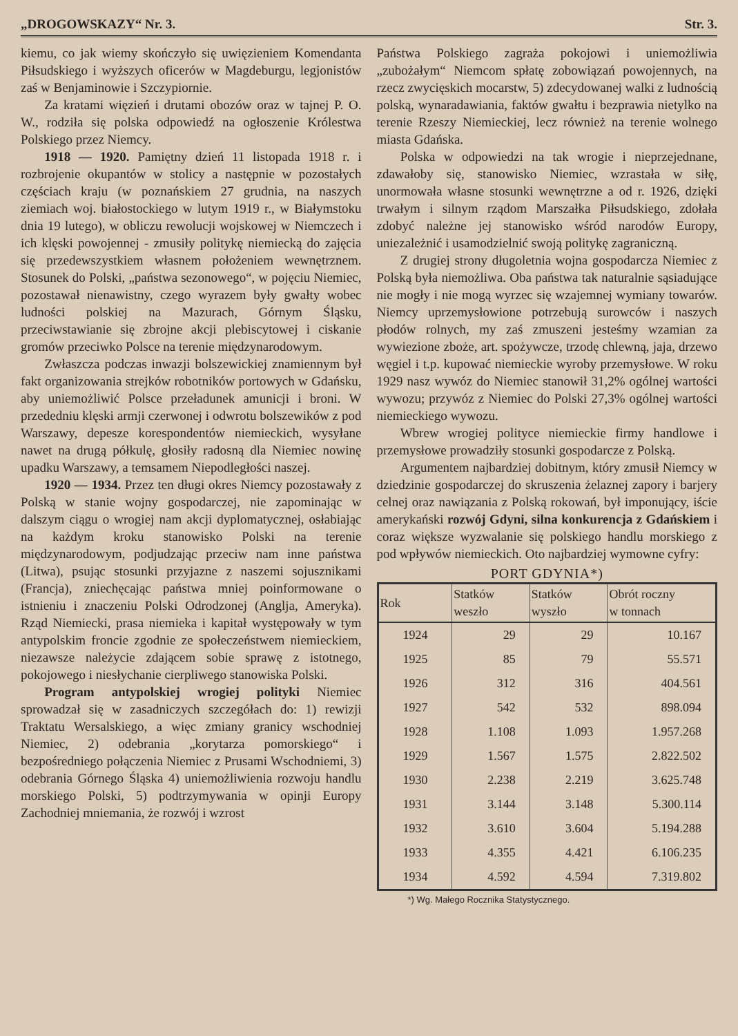„DROGOWSKAZY“ Nr. 3. Str. 3.
kiemu, co jak wiemy skończyło się uwięzieniem Komendanta Piłsudskiego i wyższych oficerów w Magdeburgu, legjonistów zaś w Benjaminowie i Szczypiornie.
Za kratami więzień i drutami obozów oraz w tajnej P. O. W., rodziła się polska odpowiedź na ogłoszenie Królestwa Polskiego przez Niemcy.
1918 — 1920. Pamiętny dzień 11 listopada 1918 r. i rozbrojenie okupantów w stolicy a następnie w pozostałych częściach kraju (w poznańskiem 27 grudnia, na naszych ziemiach woj. białostockiego w lutym 1919 r., w Białymstoku dnia 19 lutego), w obliczu rewolucji wojskowej w Niemczech i ich klęski powojennej - zmusiły politykę niemiecką do zajęcia się przedewszystkiem własnem położeniem wewnętrznem. Stosunek do Polski, „państwa sezonowego“, w pojęciu Niemiec, pozostawał nienawistny, czego wyrazem były gwałty wobec ludności polskiej na Mazurach, Górnym Śląsku, przeciwstawianie się zbrojne akcji plebiscytowej i ciskanie gromów przeciwko Polsce na terenie międzynarodowym.
Zwłaszcza podczas inwazji bolszewickiej znamiennym był fakt organizowania strejków robotników portowych w Gdańsku, aby uniemożliwić Polsce przeładunek amunicji i broni. W przededniu klęski armji czerwonej i odwrotu bolszewików z pod Warszawy, depesze korespondentów niemieckich, wysyłane nawet na drugą półkulę, głosiły radosną dla Niemiec nowinę upadku Warszawy, a temsamem Niepodległości naszej.
1920 — 1934. Przez ten długi okres Niemcy pozostawały z Polską w stanie wojny gospodarczej, nie zapominając w dalszym ciągu o wrogiej nam akcji dyplomatycznej, osłabiając na każdym kroku stanowisko Polski na terenie międzynarodowym, podjudzając przeciw nam inne państwa (Litwa), psując stosunki przyjazne z naszemi sojusznikami (Francja), zniechęcając państwa mniej poinformowane o istnieniu i znaczeniu Polski Odrodzonej (Anglja, Ameryka). Rząd Niemiecki, prasa niemieka i kapitał występowały w tym antypolskim froncie zgodnie ze społeczeństwem niemieckiem, niezawsze należycie zdającem sobie sprawę z istotnego, pokojowego i niesłychanie cierpliwego stanowiska Polski.
Program antypolskiej wrogiej polityki Niemiec sprowadzał się w zasadniczych szczegółach do: 1) rewizji Traktatu Wersalskiego, a więc zmiany granicy wschodniej Niemiec, 2) odebrania „korytarza pomorskiego“ i bezpośredniego połączenia Niemiec z Prusami Wschodniemi, 3) odebrania Górnego Śląska 4) uniemożliwienia rozwoju handlu morskiego Polski, 5) podtrzymywania w opinji Europy Zachodniej mniemania, że rozwój i wzrost
Państwa Polskiego zagraża pokojowi i uniemożliwia „zubożałym“ Niemcom spłatę zobowiązań powojennych, na rzecz zwycięskich mocarstw, 5) zdecydowanej walki z ludnością polską, wynaradawiania, faktów gwałtu i bezprawia nietylko na terenie Rzeszy Niemieckiej, lecz również na terenie wolnego miasta Gdańska.
Polska w odpowiedzi na tak wrogie i nieprzejednane, zdawałoby się, stanowisko Niemiec, wzrastała w siłę, unormowała własne stosunki wewnętrzne a od r. 1926, dzięki trwałym i silnym rządom Marszałka Piłsudskiego, zdołała zdobyć należne jej stanowisko wśród narodów Europy, uniezależnić i usamodzielnić swoją politykę zagraniczną.
Z drugiej strony długoletnia wojna gospodarcza Niemiec z Polską była niemożliwa. Oba państwa tak naturalnie sąsiadujące nie mogły i nie mogą wyrzec się wzajemnej wymiany towarów. Niemcy uprzemysłowione potrzebują surowców i naszych płodów rolnych, my zaś zmuszeni jesteśmy wzamian za wywiezione zboże, art. spożywcze, trzodę chlewną, jaja, drzewo węgiel i t.p. kupować niemieckie wyroby przemysłowe. W roku 1929 nasz wywóz do Niemiec stanowił 31,2% ogólnej wartości wywozu; przywóz z Niemiec do Polski 27,3% ogólnej wartości niemieckiego wywozu.
Wbrew wrogiej polityce niemieckie firmy handlowe i przemysłowe prowadziły stosunki gospodarcze z Polską.
Argumentem najbardziej dobitnym, który zmusił Niemcy w dziedzinie gospodarczej do skruszenia żelaznej zapory i barjery celnej oraz nawiązania z Polską rokowań, był imponujący, iście amerykański rozwój Gdyni, silna konkurencja z Gdańskiem i coraz większe wyzwalanie się polskiego handlu morskiego z pod wpływów niemieckich. Oto najbardziej wymowne cyfry:
PORT GDYNIA*)
| Rok | Statków weszło | Statków wyszło | Obrót roczny w tonnach |
| --- | --- | --- | --- |
| 1924 | 29 | 29 | 10.167 |
| 1925 | 85 | 79 | 55.571 |
| 1926 | 312 | 316 | 404.561 |
| 1927 | 542 | 532 | 898.094 |
| 1928 | 1.108 | 1.093 | 1.957.268 |
| 1929 | 1.567 | 1.575 | 2.822.502 |
| 1930 | 2.238 | 2.219 | 3.625.748 |
| 1931 | 3.144 | 3.148 | 5.300.114 |
| 1932 | 3.610 | 3.604 | 5.194.288 |
| 1933 | 4.355 | 4.421 | 6.106.235 |
| 1934 | 4.592 | 4.594 | 7.319.802 |
*) Wg. Małego Rocznika Statystycznego.